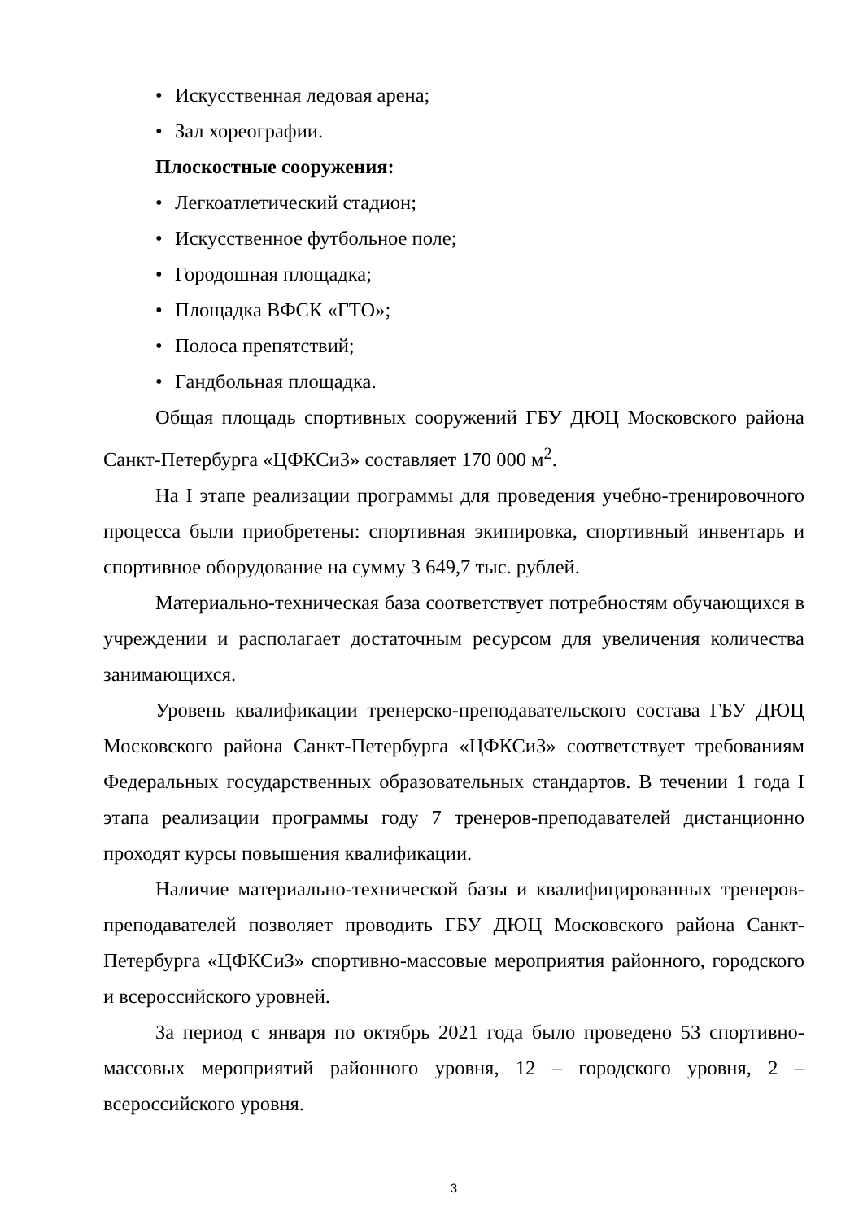• Искусственная ледовая арена;
• Зал хореографии.
Плоскостные сооружения:
• Легкоатлетический стадион;
• Искусственное футбольное поле;
• Городошная площадка;
• Площадка ВФСК «ГТО»;
• Полоса препятствий;
• Гандбольная площадка.
Общая площадь спортивных сооружений ГБУ ДЮЦ Московского района Санкт-Петербурга «ЦФКСиЗ» составляет 170 000 м<sup>2</sup>.
На I этапе реализации программы для проведения учебно-тренировочного процесса были приобретены: спортивная экипировка, спортивный инвентарь и спортивное оборудование на сумму 3 649,7 тыс. рублей.
Материально-техническая база соответствует потребностям обучающихся в учреждении и располагает достаточным ресурсом для увеличения количества занимающихся.
Уровень квалификации тренерско-преподавательского состава ГБУ ДЮЦ Московского района Санкт-Петербурга «ЦФКСиЗ» соответствует требованиям Федеральных государственных образовательных стандартов. В течении 1 года I этапа реализации программы году 7 тренеров-преподавателей дистанционно проходят курсы повышения квалификации.
Наличие материально-технической базы и квалифицированных тренеров-преподавателей позволяет проводить ГБУ ДЮЦ Московского района Санкт-Петербурга «ЦФКСиЗ» спортивно-массовые мероприятия районного, городского и всероссийского уровней.
За период с января по октябрь 2021 года было проведено 53 спортивно-массовых мероприятий районного уровня, 12 – городского уровня, 2 – всероссийского уровня.
3